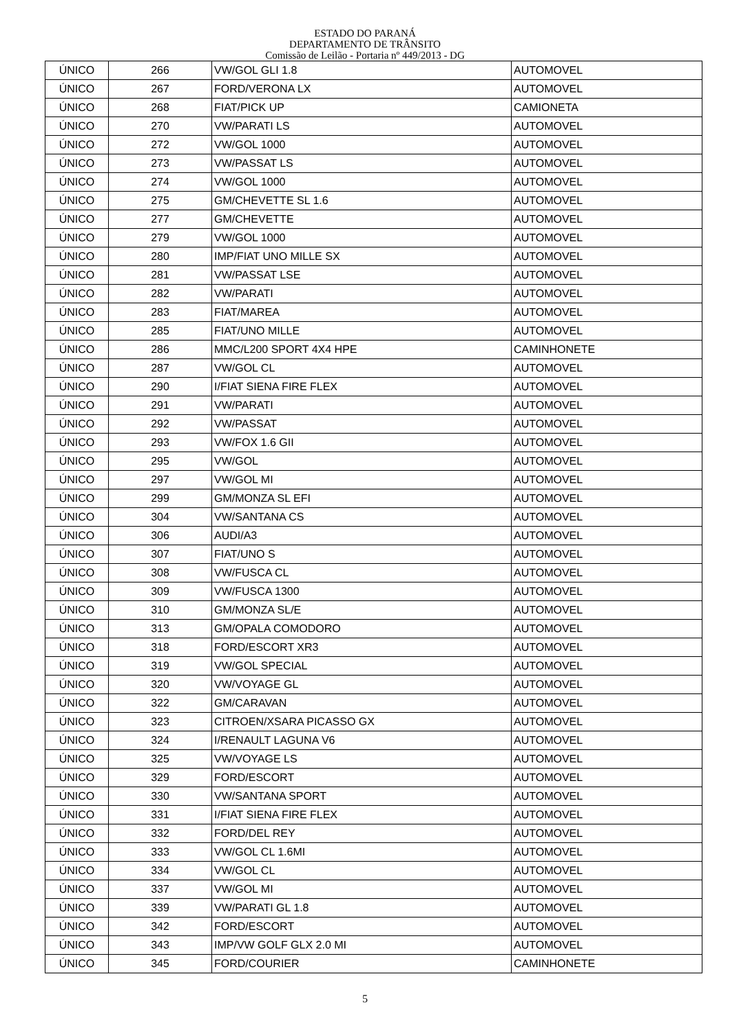ESTADO DO PARANÁ
DEPARTAMENTO DE TRÂNSITO
Comissão de Leilão - Portaria nº 449/2013 - DG
| ÚNICO | 266 | VW/GOL GLI 1.8 | AUTOMOVEL |
| ÚNICO | 267 | FORD/VERONA LX | AUTOMOVEL |
| ÚNICO | 268 | FIAT/PICK UP | CAMIONETA |
| ÚNICO | 270 | VW/PARATI LS | AUTOMOVEL |
| ÚNICO | 272 | VW/GOL 1000 | AUTOMOVEL |
| ÚNICO | 273 | VW/PASSAT LS | AUTOMOVEL |
| ÚNICO | 274 | VW/GOL 1000 | AUTOMOVEL |
| ÚNICO | 275 | GM/CHEVETTE SL 1.6 | AUTOMOVEL |
| ÚNICO | 277 | GM/CHEVETTE | AUTOMOVEL |
| ÚNICO | 279 | VW/GOL 1000 | AUTOMOVEL |
| ÚNICO | 280 | IMP/FIAT UNO MILLE SX | AUTOMOVEL |
| ÚNICO | 281 | VW/PASSAT LSE | AUTOMOVEL |
| ÚNICO | 282 | VW/PARATI | AUTOMOVEL |
| ÚNICO | 283 | FIAT/MAREA | AUTOMOVEL |
| ÚNICO | 285 | FIAT/UNO MILLE | AUTOMOVEL |
| ÚNICO | 286 | MMC/L200 SPORT 4X4 HPE | CAMINHONETE |
| ÚNICO | 287 | VW/GOL CL | AUTOMOVEL |
| ÚNICO | 290 | I/FIAT SIENA FIRE FLEX | AUTOMOVEL |
| ÚNICO | 291 | VW/PARATI | AUTOMOVEL |
| ÚNICO | 292 | VW/PASSAT | AUTOMOVEL |
| ÚNICO | 293 | VW/FOX 1.6 GII | AUTOMOVEL |
| ÚNICO | 295 | VW/GOL | AUTOMOVEL |
| ÚNICO | 297 | VW/GOL MI | AUTOMOVEL |
| ÚNICO | 299 | GM/MONZA SL EFI | AUTOMOVEL |
| ÚNICO | 304 | VW/SANTANA CS | AUTOMOVEL |
| ÚNICO | 306 | AUDI/A3 | AUTOMOVEL |
| ÚNICO | 307 | FIAT/UNO S | AUTOMOVEL |
| ÚNICO | 308 | VW/FUSCA CL | AUTOMOVEL |
| ÚNICO | 309 | VW/FUSCA 1300 | AUTOMOVEL |
| ÚNICO | 310 | GM/MONZA SL/E | AUTOMOVEL |
| ÚNICO | 313 | GM/OPALA COMODORO | AUTOMOVEL |
| ÚNICO | 318 | FORD/ESCORT XR3 | AUTOMOVEL |
| ÚNICO | 319 | VW/GOL SPECIAL | AUTOMOVEL |
| ÚNICO | 320 | VW/VOYAGE GL | AUTOMOVEL |
| ÚNICO | 322 | GM/CARAVAN | AUTOMOVEL |
| ÚNICO | 323 | CITROEN/XSARA PICASSO GX | AUTOMOVEL |
| ÚNICO | 324 | I/RENAULT LAGUNA V6 | AUTOMOVEL |
| ÚNICO | 325 | VW/VOYAGE LS | AUTOMOVEL |
| ÚNICO | 329 | FORD/ESCORT | AUTOMOVEL |
| ÚNICO | 330 | VW/SANTANA SPORT | AUTOMOVEL |
| ÚNICO | 331 | I/FIAT SIENA FIRE FLEX | AUTOMOVEL |
| ÚNICO | 332 | FORD/DEL REY | AUTOMOVEL |
| ÚNICO | 333 | VW/GOL CL 1.6MI | AUTOMOVEL |
| ÚNICO | 334 | VW/GOL CL | AUTOMOVEL |
| ÚNICO | 337 | VW/GOL MI | AUTOMOVEL |
| ÚNICO | 339 | VW/PARATI GL 1.8 | AUTOMOVEL |
| ÚNICO | 342 | FORD/ESCORT | AUTOMOVEL |
| ÚNICO | 343 | IMP/VW GOLF GLX 2.0 MI | AUTOMOVEL |
| ÚNICO | 345 | FORD/COURIER | CAMINHONETE |
5